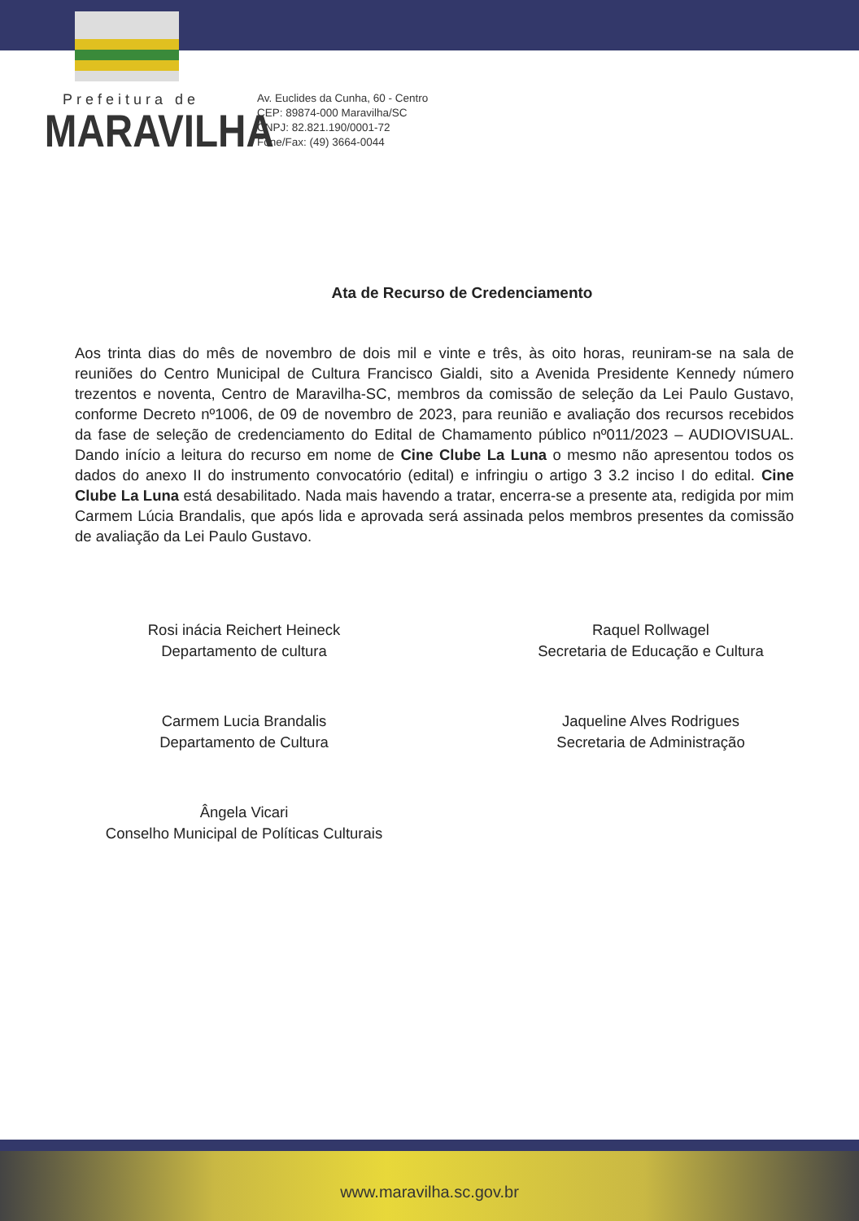Prefeitura de
MARAVILHA
Av. Euclides da Cunha, 60 - Centro
CEP: 89874-000 Maravilha/SC
CNPJ: 82.821.190/0001-72
Fone/Fax: (49) 3664-0044
Ata de Recurso de Credenciamento
Aos trinta dias do mês de novembro de dois mil e vinte e três, às oito horas, reuniram-se na sala de reuniões do Centro Municipal de Cultura Francisco Gialdi, sito a Avenida Presidente Kennedy número trezentos e noventa, Centro de Maravilha-SC, membros da comissão de seleção da Lei Paulo Gustavo, conforme Decreto nº1006, de 09 de novembro de 2023, para reunião e avaliação dos recursos recebidos da fase de seleção de credenciamento do Edital de Chamamento público nº011/2023 – AUDIOVISUAL. Dando início a leitura do recurso em nome de Cine Clube La Luna o mesmo não apresentou todos os dados do anexo II do instrumento convocatório (edital) e infringiu o artigo 3 3.2 inciso I do edital. Cine Clube La Luna está desabilitado. Nada mais havendo a tratar, encerra-se a presente ata, redigida por mim Carmem Lúcia Brandalis, que após lida e aprovada será assinada pelos membros presentes da comissão de avaliação da Lei Paulo Gustavo.
Rosi inácia Reichert Heineck
Departamento de cultura
Carmem Lucia Brandalis
Departamento de Cultura
Ângela Vicari
Conselho Municipal de Políticas Culturais
Raquel Rollwagel
Secretaria de Educação e Cultura
Jaqueline Alves Rodrigues
Secretaria de Administração
www.maravilha.sc.gov.br